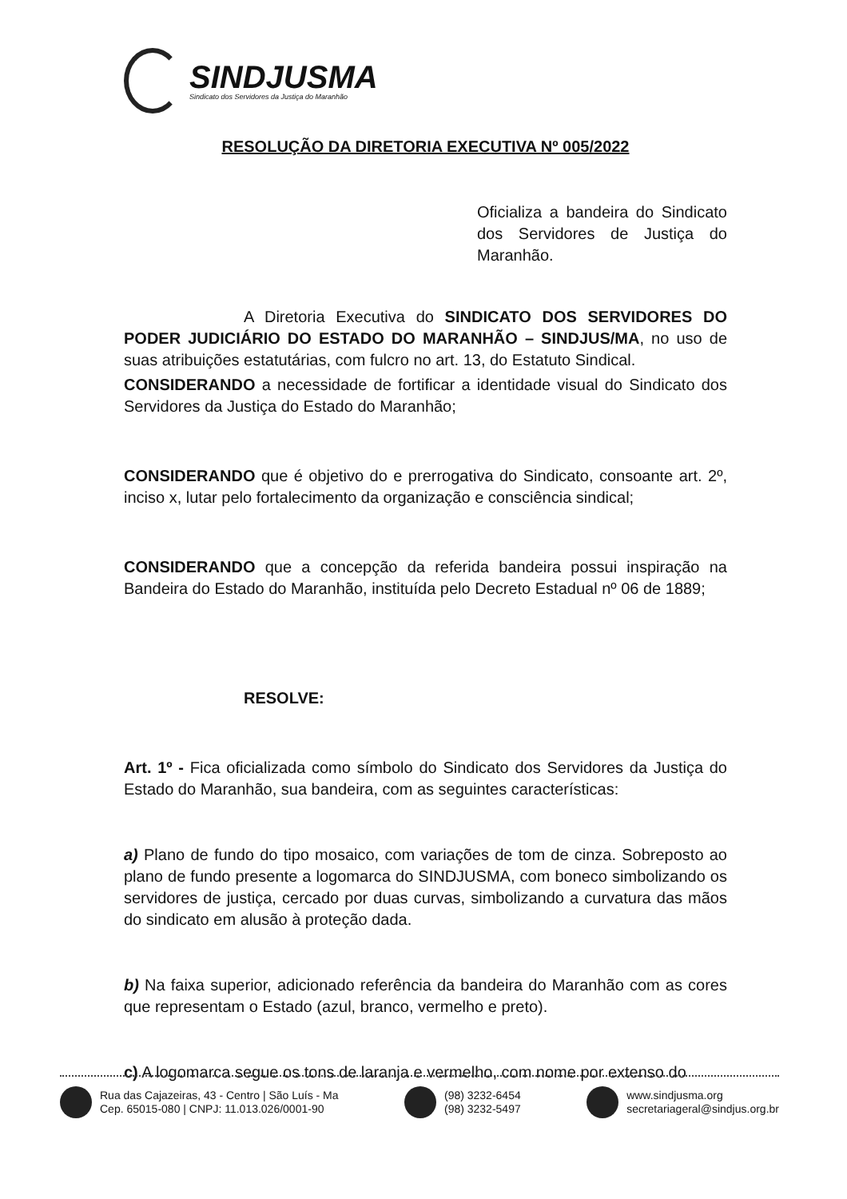SINDJUSMA
Sindicato dos Servidores da Justiça do Maranhão
RESOLUÇÃO DA DIRETORIA EXECUTIVA Nº 005/2022
Oficializa a bandeira do Sindicato dos Servidores de Justiça do Maranhão.
A Diretoria Executiva do SINDICATO DOS SERVIDORES DO PODER JUDICIÁRIO DO ESTADO DO MARANHÃO – SINDJUS/MA, no uso de suas atribuições estatutárias, com fulcro no art. 13, do Estatuto Sindical.
CONSIDERANDO a necessidade de fortificar a identidade visual do Sindicato dos Servidores da Justiça do Estado do Maranhão;
CONSIDERANDO que é objetivo do e prerrogativa do Sindicato, consoante art. 2º, inciso x, lutar pelo fortalecimento da organização e consciência sindical;
CONSIDERANDO que a concepção da referida bandeira possui inspiração na Bandeira do Estado do Maranhão, instituída pelo Decreto Estadual nº 06 de 1889;
RESOLVE:
Art. 1º - Fica oficializada como símbolo do Sindicato dos Servidores da Justiça do Estado do Maranhão, sua bandeira, com as seguintes características:
a) Plano de fundo do tipo mosaico, com variações de tom de cinza. Sobreposto ao plano de fundo presente a logomarca do SINDJUSMA, com boneco simbolizando os servidores de justiça, cercado por duas curvas, simbolizando a curvatura das mãos do sindicato em alusão à proteção dada.
b) Na faixa superior, adicionado referência da bandeira do Maranhão com as cores que representam o Estado (azul, branco, vermelho e preto).
c) A logomarca segue os tons de laranja e vermelho, com nome por extenso do
Rua das Cajazeiras, 43 - Centro | São Luís - Ma
Cep. 65015-080 | CNPJ: 11.013.026/0001-90
(98) 3232-6454
(98) 3232-5497
www.sindjusma.org
secretariageral@sindjus.org.br